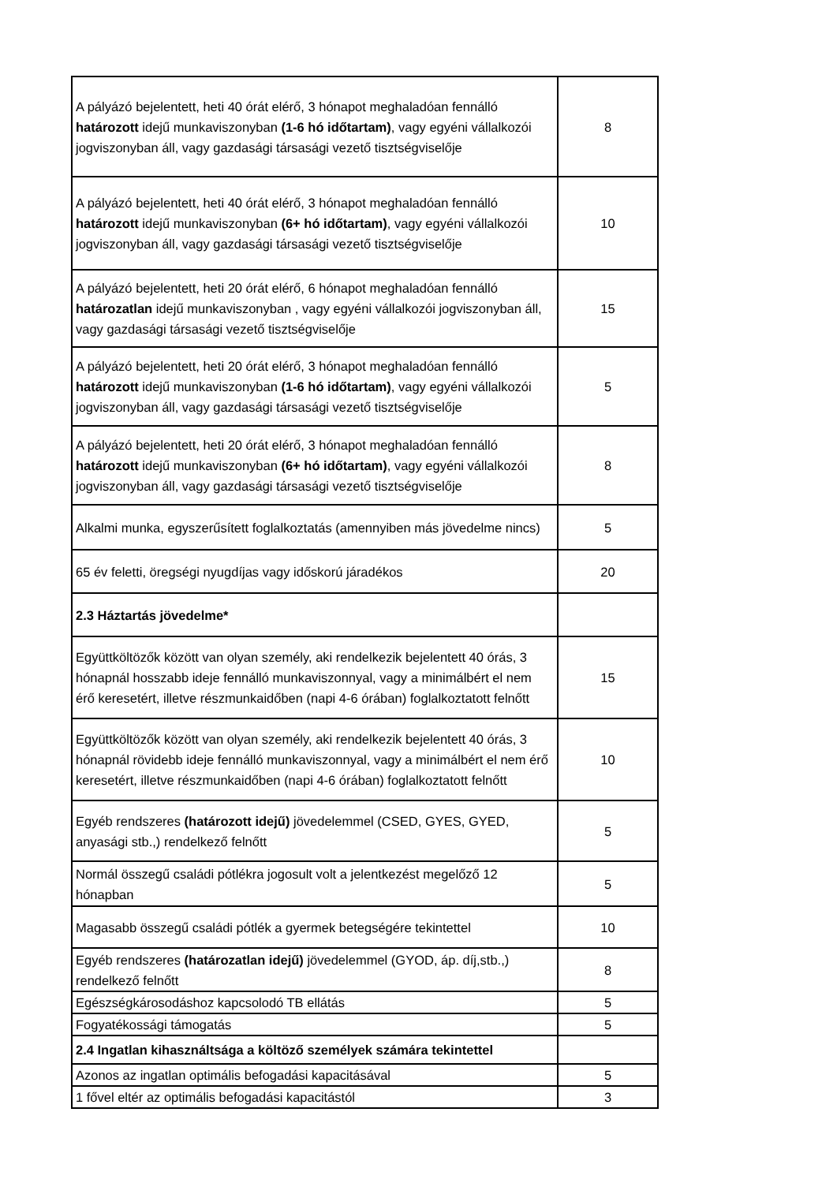| A pályázó bejelentett, heti 40 órát elérő, 3 hónapot meghaladóan fennálló határozott idejű munkaviszonyban (1-6 hó időtartam) , vagy egyéni vállalkozói jogviszonyban áll, vagy gazdasági társasági vezető tisztségviselője | 8 |
| A pályázó bejelentett, heti 40 órát elérő, 3 hónapot meghaladóan fennálló határozott idejű munkaviszonyban (6+ hó időtartam) , vagy egyéni vállalkozói jogviszonyban áll, vagy gazdasági társasági vezető tisztségviselője | 10 |
| A pályázó bejelentett, heti 20 órát elérő, 6 hónapot meghaladóan fennálló határozatlan idejű munkaviszonyban , vagy egyéni vállalkozói jogviszonyban áll, vagy gazdasági társasági vezető tisztségviselője | 15 |
| A pályázó bejelentett, heti 20 órát elérő, 3 hónapot meghaladóan fennálló határozott idejű munkaviszonyban (1-6 hó időtartam) , vagy egyéni vállalkozói jogviszonyban áll, vagy gazdasági társasági vezető tisztségviselője | 5 |
| A pályázó bejelentett, heti 20 órát elérő, 3 hónapot meghaladóan fennálló határozott idejű munkaviszonyban (6+ hó időtartam) , vagy egyéni vállalkozói jogviszonyban áll, vagy gazdasági társasági vezető tisztségviselője | 8 |
| Alkalmi munka, egyszerűsített foglalkoztatás (amennyiben más jövedelme nincs) | 5 |
| 65 év feletti, öregségi nyugdíjas vagy időskorú járadékos | 20 |
| 2.3 Háztartás jövedelme* | |
| Együttköltözők között van olyan személy, aki rendelkezik bejelentett 40 órás, 3 hónapnál hosszabb ideje fennálló munkaviszonnyal, vagy a minimálbért el nem érő keresetért, illetve részmunkaidőben (napi 4-6 órában) foglalkoztatott felnőtt | 15 |
| Együttköltözők között van olyan személy, aki rendelkezik bejelentett 40 órás, 3 hónapnál rövidebb ideje fennálló munkaviszonnyal, vagy a minimálbért el nem érő keresetért, illetve részmunkaidőben (napi 4-6 órában) foglalkoztatott felnőtt | 10 |
| Egyéb rendszeres (határozott idejű) jövedelemmel (CSED, GYES, GYED, anyasági stb.,) rendelkező felnőtt | 5 |
| Normál összegű családi pótlékra jogosult volt a jelentkezést megelőző 12 hónapban | 5 |
| Magasabb összegű családi pótlék a gyermek betegségére tekintettel | 10 |
| Egyéb rendszeres (határozatlan idejű) jövedelemmel (GYOD, áp. díj,stb.,) rendelkező felnőtt | 8 |
| Egészségkárosodáshoz kapcsolodó TB ellátás | 5 |
| Fogyatékossági támogatás | 5 |
| 2.4 Ingatlan kihasználtsága a költöző személyek számára tekintettel | |
| Azonos az ingatlan optimális befogadási kapacitásával | 5 |
| 1 fővel eltér az optimális befogadási kapacitástól | 3 |